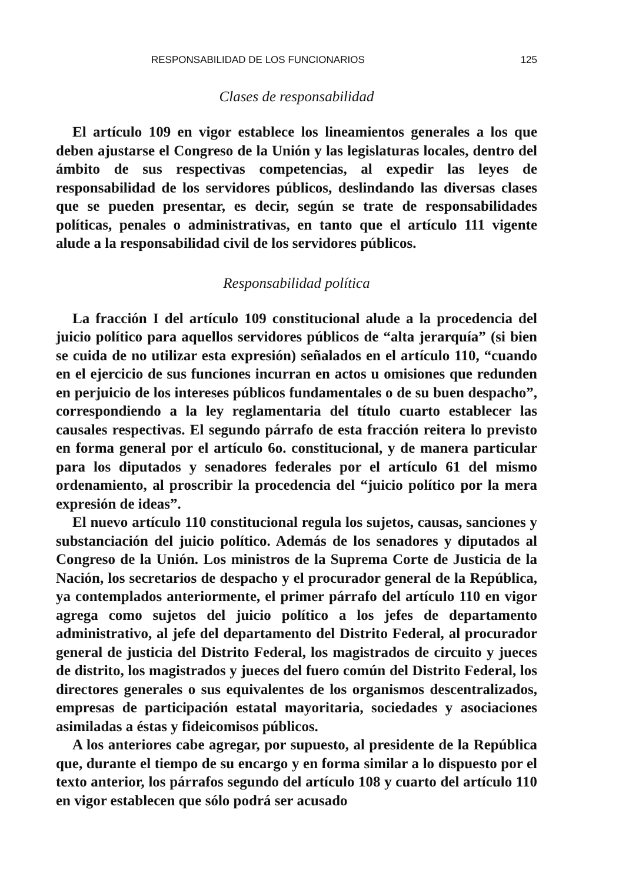RESPONSABILIDAD DE LOS FUNCIONARIOS 125
Clases de responsabilidad
El artículo 109 en vigor establece los lineamientos generales a los que deben ajustarse el Congreso de la Unión y las legislaturas locales, dentro del ámbito de sus respectivas competencias, al expedir las leyes de responsabilidad de los servidores públicos, deslindando las diversas clases que se pueden presentar, es decir, según se trate de responsabilidades políticas, penales o administrativas, en tanto que el artículo 111 vigente alude a la responsabilidad civil de los servidores públicos.
Responsabilidad política
La fracción I del artículo 109 constitucional alude a la procedencia del juicio político para aquellos servidores públicos de “alta jerarquía” (si bien se cuida de no utilizar esta expresión) señalados en el artículo 110, “cuando en el ejercicio de sus funciones incurran en actos u omisiones que redunden en perjuicio de los intereses públicos fundamentales o de su buen despacho”, correspondiendo a la ley reglamentaria del título cuarto establecer las causales respectivas. El segundo párrafo de esta fracción reitera lo previsto en forma general por el artículo 6o. constitucional, y de manera particular para los diputados y senadores federales por el artículo 61 del mismo ordenamiento, al proscribir la procedencia del “juicio político por la mera expresión de ideas”.
El nuevo artículo 110 constitucional regula los sujetos, causas, sanciones y substanciación del juicio político. Además de los senadores y diputados al Congreso de la Unión. Los ministros de la Suprema Corte de Justicia de la Nación, los secretarios de despacho y el procurador general de la República, ya contemplados anteriormente, el primer párrafo del artículo 110 en vigor agrega como sujetos del juicio político a los jefes de departamento administrativo, al jefe del departamento del Distrito Federal, al procurador general de justicia del Distrito Federal, los magistrados de circuito y jueces de distrito, los magistrados y jueces del fuero común del Distrito Federal, los directores generales o sus equivalentes de los organismos descentralizados, empresas de participación estatal mayoritaria, sociedades y asociaciones asimiladas a éstas y fideicomisos públicos.
A los anteriores cabe agregar, por supuesto, al presidente de la República que, durante el tiempo de su encargo y en forma similar a lo dispuesto por el texto anterior, los párrafos segundo del artículo 108 y cuarto del artículo 110 en vigor establecen que sólo podrá ser acusado